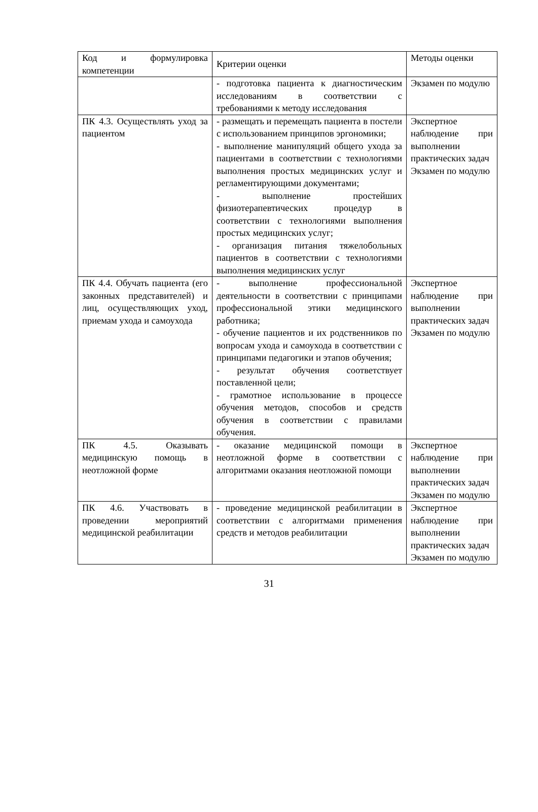| Код и формулировка компетенции | Критерии оценки | Методы оценки |
| | - подготовка пациента к диагностическим исследованиям в соответствии с требованиями к методу исследования | Экзамен по модулю |
| ПК 4.3. Осуществлять уход за пациентом | - размещать и перемещать пациента в постели с использованием принципов эргономики; - выполнение манипуляций общего ухода за пациентами в соответствии с технологиями выполнения простых медицинских услуг и регламентирующими документами; - выполнение простейших физиотерапевтических процедур в соответствии с технологиями выполнения простых медицинских услуг; - организация питания тяжелобольных пациентов в соответствии с технологиями выполнения медицинских услуг | Экспертное наблюдение при выполнении практических задач Экзамен по модулю |
| ПК 4.4. Обучать пациента (его законных представителей) и лиц, осуществляющих уход, приемам ухода и самоухода | - выполнение профессиональной деятельности в соответствии с принципами профессиональной этики медицинского работника; - обучение пациентов и их родственников по вопросам ухода и самоухода в соответствии с принципами педагогики и этапов обучения; - результат обучения соответствует поставленной цели; - грамотное использование в процессе обучения методов, способов и средств обучения в соответствии с правилами обучения. | Экспертное наблюдение при выполнении практических задач Экзамен по модулю |
| ПК 4.5. Оказывать медицинскую помощь в неотложной форме | - оказание медицинской помощи в неотложной форме в соответствии с алгоритмами оказания неотложной помощи | Экспертное наблюдение при выполнении практических задач Экзамен по модулю |
| ПК 4.6. Участвовать в проведении мероприятий медицинской реабилитации | - проведение медицинской реабилитации в соответствии с алгоритмами применения средств и методов реабилитации | Экспертное наблюдение при выполнении практических задач Экзамен по модулю |
31